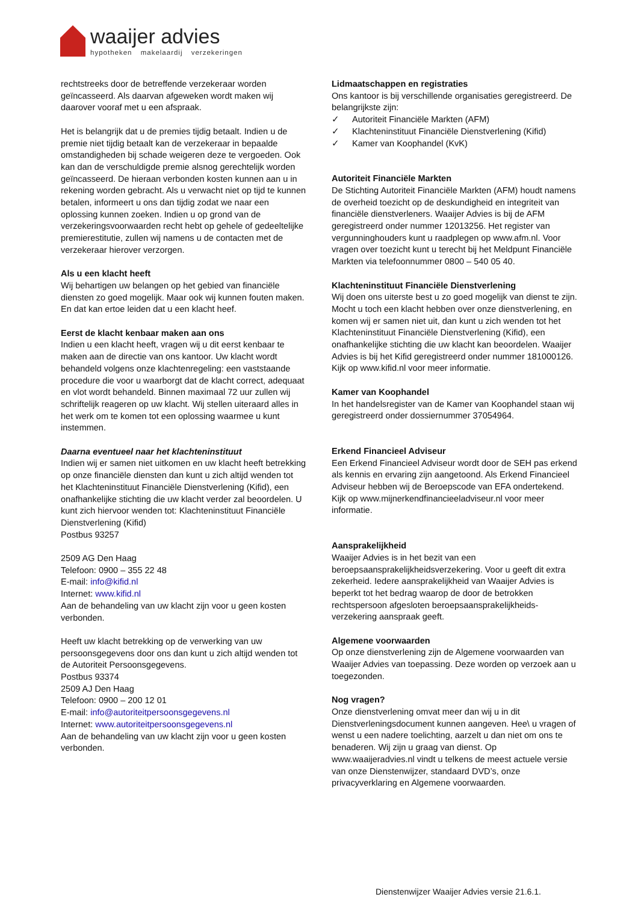waaijer advies
hypotheken makelaardij verzekeringen
rechtstreeks door de betreffende verzekeraar worden geïncasseerd. Als daarvan afgeweken wordt maken wij daarover vooraf met u een afspraak.
Het is belangrijk dat u de premies tijdig betaalt. Indien u de premie niet tijdig betaalt kan de verzekeraar in bepaalde omstandigheden bij schade weigeren deze te vergoeden. Ook kan dan de verschuldigde premie alsnog gerechtelijk worden geïncasseerd. De hieraan verbonden kosten kunnen aan u in rekening worden gebracht. Als u verwacht niet op tijd te kunnen betalen, informeert u ons dan tijdig zodat we naar een oplossing kunnen zoeken. Indien u op grond van de verzekeringsvoorwaarden recht hebt op gehele of gedeeltelijke premierestitutie, zullen wij namens u de contacten met de verzekeraar hierover verzorgen.
Als u een klacht heeft
Wij behartigen uw belangen op het gebied van financiële diensten zo goed mogelijk. Maar ook wij kunnen fouten maken. En dat kan ertoe leiden dat u een klacht heef.
Eerst de klacht kenbaar maken aan ons
Indien u een klacht heeft, vragen wij u dit eerst kenbaar te maken aan de directie van ons kantoor. Uw klacht wordt behandeld volgens onze klachtenregeling: een vaststaande procedure die voor u waarborgt dat de klacht correct, adequaat en vlot wordt behandeld. Binnen maximaal 72 uur zullen wij schriftelijk reageren op uw klacht. Wij stellen uiteraard alles in het werk om te komen tot een oplossing waarmee u kunt instemmen.
Daarna eventueel naar het klachteninstituut
Indien wij er samen niet uitkomen en uw klacht heeft betrekking op onze financiële diensten dan kunt u zich altijd wenden tot het Klachteninstituut Financiële Dienstverlening (Kifid), een onafhankelijke stichting die uw klacht verder zal beoordelen. U kunt zich hiervoor wenden tot: Klachteninstituut Financiële Dienstverlening (Kifid)
Postbus 93257
2509 AG Den Haag
Telefoon: 0900 – 355 22 48
E-mail: info@kifid.nl
Internet: www.kifid.nl
Aan de behandeling van uw klacht zijn voor u geen kosten verbonden.
Heeft uw klacht betrekking op de verwerking van uw persoonsgegevens door ons dan kunt u zich altijd wenden tot de Autoriteit Persoonsgegevens.
Postbus 93374
2509 AJ Den Haag
Telefoon: 0900 – 200 12 01
E-mail: info@autoriteitpersoonsgegevens.nl
Internet: www.autoriteitpersoonsgegevens.nl
Aan de behandeling van uw klacht zijn voor u geen kosten verbonden.
Lidmaatschappen en registraties
Ons kantoor is bij verschillende organisaties geregistreerd. De belangrijkste zijn:
✓ Autoriteit Financiële Markten (AFM)
✓ Klachteninstituut Financiële Dienstverlening (Kifid)
✓ Kamer van Koophandel (KvK)
Autoriteit Financiële Markten
De Stichting Autoriteit Financiële Markten (AFM) houdt namens de overheid toezicht op de deskundigheid en integriteit van financiële dienstverleners. Waaijer Advies is bij de AFM geregistreerd onder nummer 12013256. Het register van vergunninghouders kunt u raadplegen op www.afm.nl. Voor vragen over toezicht kunt u terecht bij het Meldpunt Financiële Markten via telefoonnummer 0800 – 540 05 40.
Klachteninstituut Financiële Dienstverlening
Wij doen ons uiterste best u zo goed mogelijk van dienst te zijn. Mocht u toch een klacht hebben over onze dienstverlening, en komen wij er samen niet uit, dan kunt u zich wenden tot het Klachteninstituut Financiële Dienstverlening (Kifid), een onafhankelijke stichting die uw klacht kan beoordelen. Waaijer Advies is bij het Kifid geregistreerd onder nummer 181000126. Kijk op www.kifid.nl voor meer informatie.
Kamer van Koophandel
In het handelsregister van de Kamer van Koophandel staan wij geregistreerd onder dossiernummer 37054964.
Erkend Financieel Adviseur
Een Erkend Financieel Adviseur wordt door de SEH pas erkend als kennis en ervaring zijn aangetoond. Als Erkend Financieel Adviseur hebben wij de Beroepscode van EFA ondertekend. Kijk op www.mijnerkendfinancieeladviseur.nl voor meer informatie.
Aansprakelijkheid
Waaijer Advies is in het bezit van een beroepsaansprakelijkheidsverzekering. Voor u geeft dit extra zekerheid. Iedere aansprakelijkheid van Waaijer Advies is beperkt tot het bedrag waarop de door de betrokken rechtspersoon afgesloten beroepsaansprakelijkheids-verzekering aanspraak geeft.
Algemene voorwaarden
Op onze dienstverlening zijn de Algemene voorwaarden van Waaijer Advies van toepassing. Deze worden op verzoek aan u toegezonden.
Nog vragen?
Onze dienstverlening omvat meer dan wij u in dit Dienstverleningsdocument kunnen aangeven. Hee\ u vragen of wenst u een nadere toelichting, aarzelt u dan niet om ons te benaderen. Wij zijn u graag van dienst. Op www.waaijeradvies.nl vindt u telkens de meest actuele versie van onze Dienstenwijzer, standaard DVD’s, onze privacyverklaring en Algemene voorwaarden.
Dienstenwijzer Waaijer Advies versie 21.6.1.